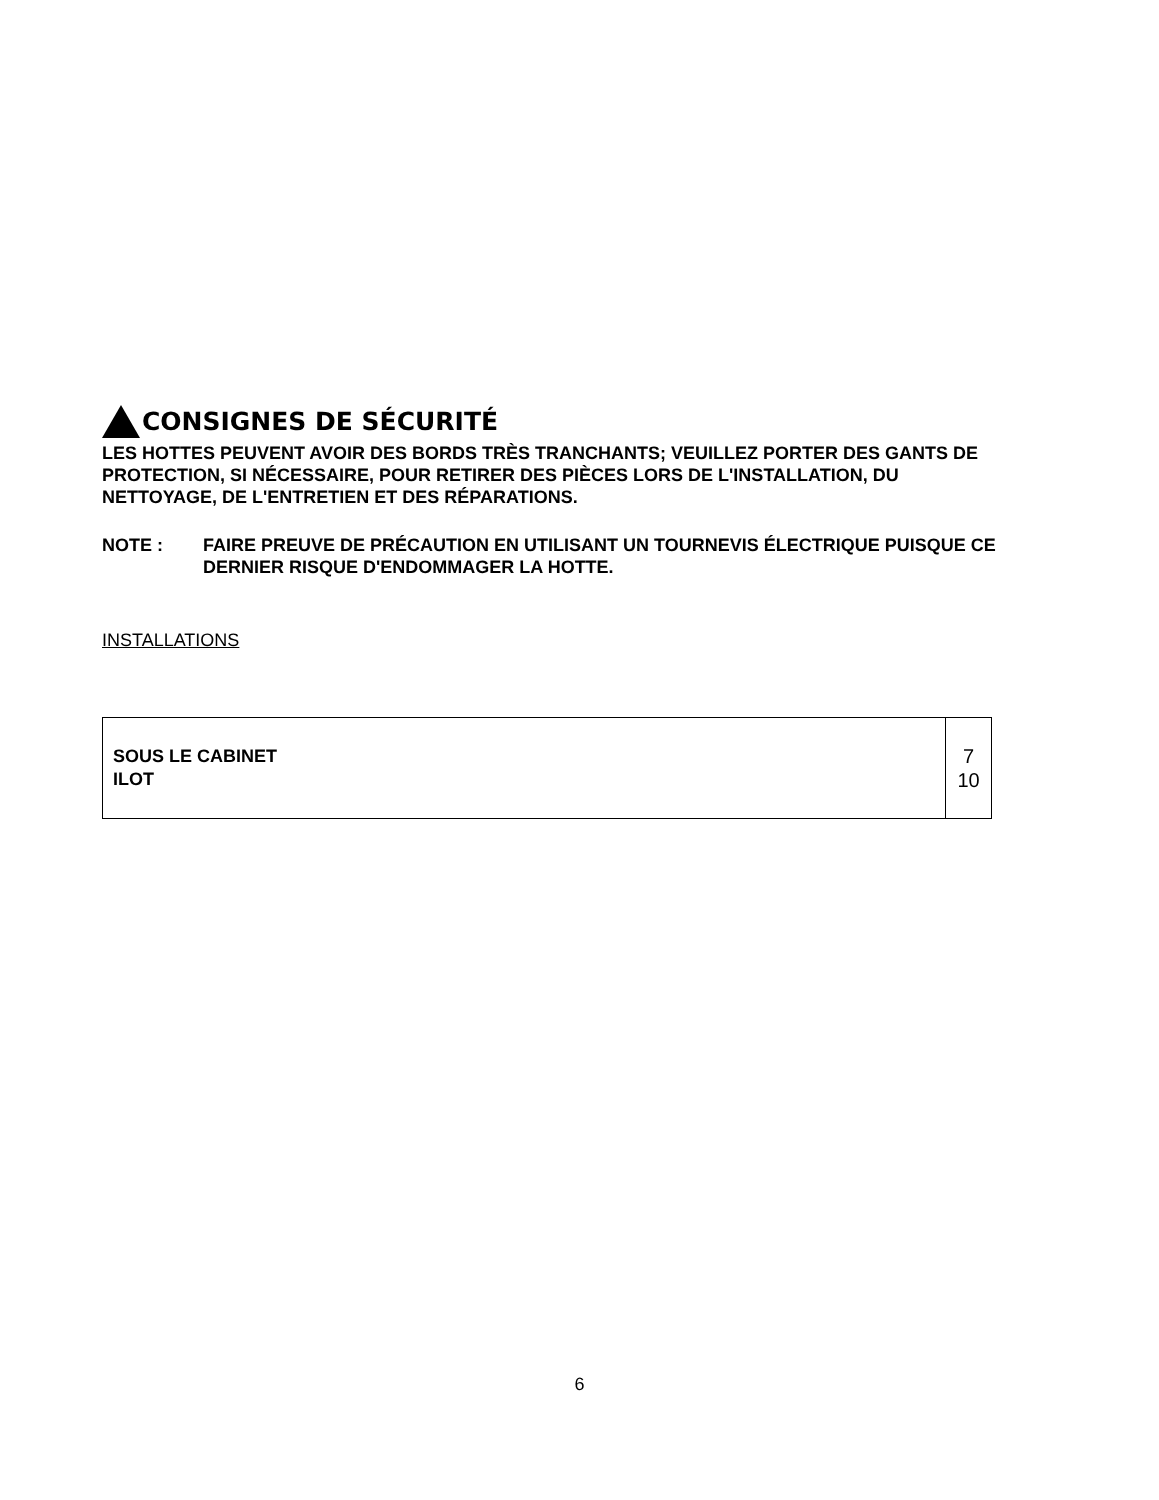CONSIGNES DE SÉCURITÉ
LES HOTTES PEUVENT AVOIR DES BORDS TRÈS TRANCHANTS; VEUILLEZ PORTER DES GANTS DE PROTECTION, SI NÉCESSAIRE, POUR RETIRER DES PIÈCES LORS DE L'INSTALLATION, DU NETTOYAGE, DE L'ENTRETIEN ET DES RÉPARATIONS.
NOTE : FAIRE PREUVE DE PRÉCAUTION EN UTILISANT UN TOURNEVIS ÉLECTRIQUE PUISQUE CE DERNIER RISQUE D'ENDOMMAGER LA HOTTE.
INSTALLATIONS
| SOUS LE CABINET ILOT | 7 10 |
6